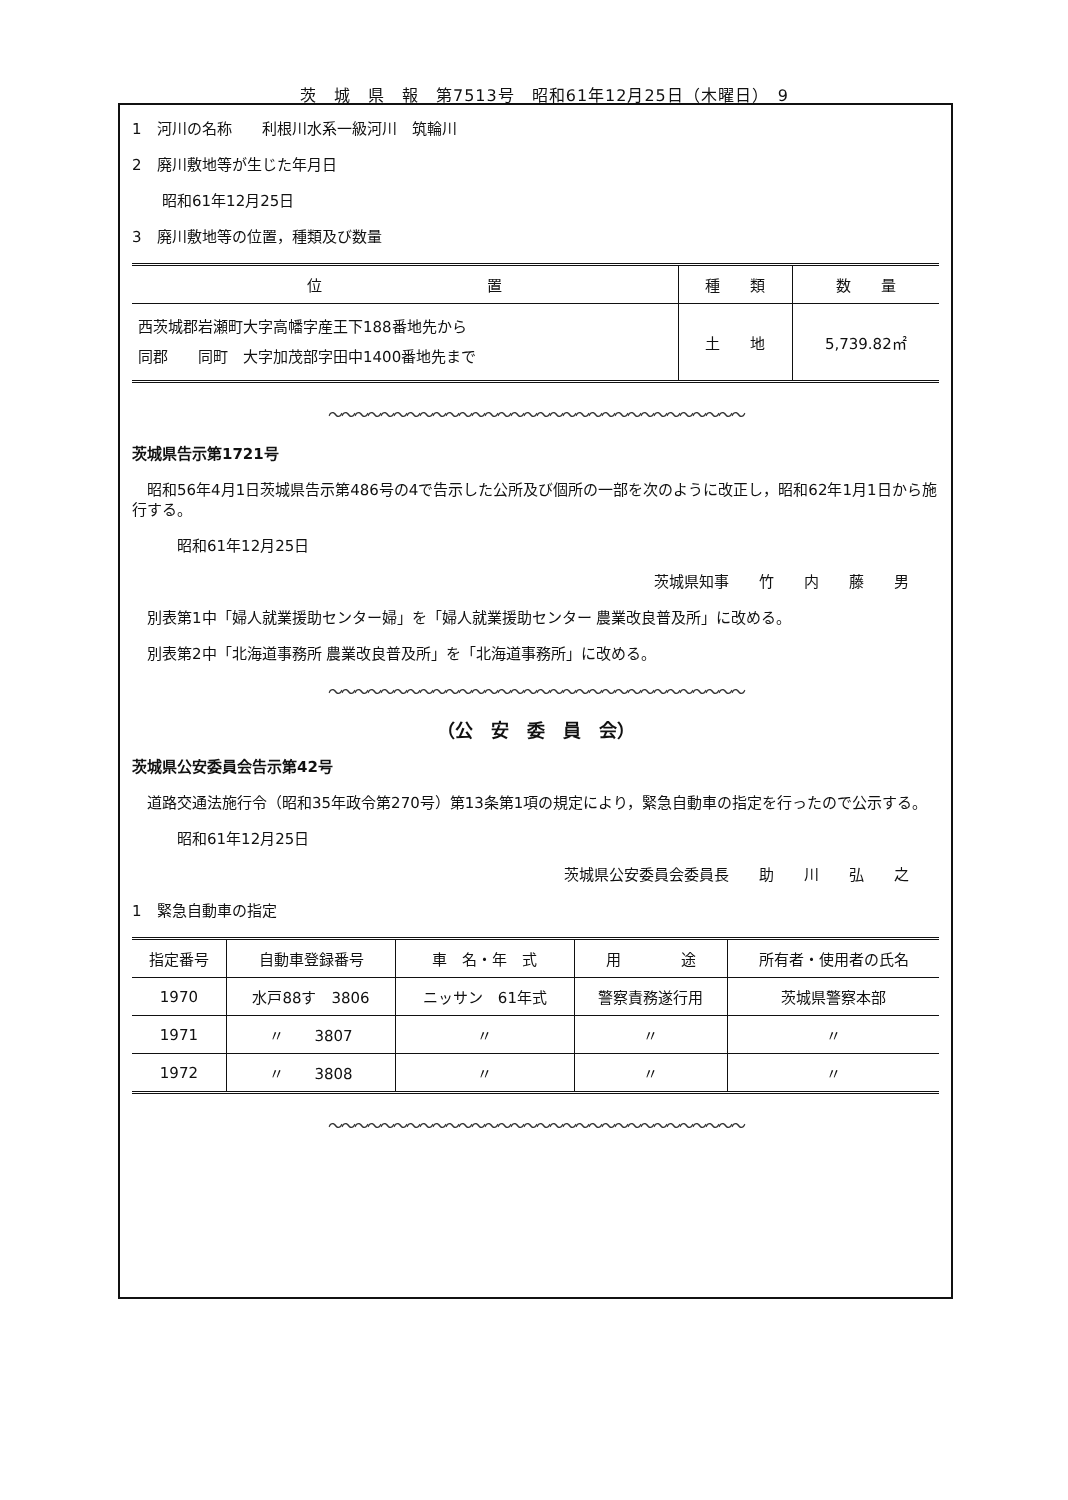茨　城　県　報　第7513号　昭和61年12月25日（木曜日）　9
1　河川の名称　　利根川水系一級河川　筑輪川
2　廃川敷地等が生じた年月日
　　昭和61年12月25日
3　廃川敷地等の位置，種類及び数量
| 位 置 | 種 類 | 数 量 |
| --- | --- | --- |
| 西茨城郡岩瀬町大字高幡字産王下188番地先から 同郡 同町 大字加茂部字田中1400番地先まで | 土 地 | 5,739.82㎡ |
〜〜〜〜〜〜〜〜〜〜〜〜〜〜〜〜〜〜〜〜〜〜〜〜〜〜〜〜〜〜〜〜
茨城県告示第1721号
　昭和56年4月1日茨城県告示第486号の4で告示した公所及び個所の一部を次のように改正し，昭和62年1月1日から施行する。
　　　昭和61年12月25日
茨城県知事　　竹　　内　　藤　　男
　別表第1中「婦人就業援助センター婦」を「婦人就業援助センター 農業改良普及所」に改める。
　別表第2中「北海道事務所 農業改良普及所」を「北海道事務所」に改める。
〜〜〜〜〜〜〜〜〜〜〜〜〜〜〜〜〜〜〜〜〜〜〜〜〜〜〜〜〜〜〜〜
（公　安　委　員　会）
茨城県公安委員会告示第42号
　道路交通法施行令（昭和35年政令第270号）第13条第1項の規定により，緊急自動車の指定を行ったので公示する。
　　　昭和61年12月25日
茨城県公安委員会委員長　　助　　川　　弘　　之
1　緊急自動車の指定
| 指定番号 | 自動車登録番号 | 車 名・年 式 | 用 途 | 所有者・使用者の氏名 |
| --- | --- | --- | --- | --- |
| 1970 | 水戸88す 3806 | ニッサン 61年式 | 警察責務遂行用 | 茨城県警察本部 |
| 1971 | 〃 3807 | 〃 | 〃 | 〃 |
| 1972 | 〃 3808 | 〃 | 〃 | 〃 |
〜〜〜〜〜〜〜〜〜〜〜〜〜〜〜〜〜〜〜〜〜〜〜〜〜〜〜〜〜〜〜〜